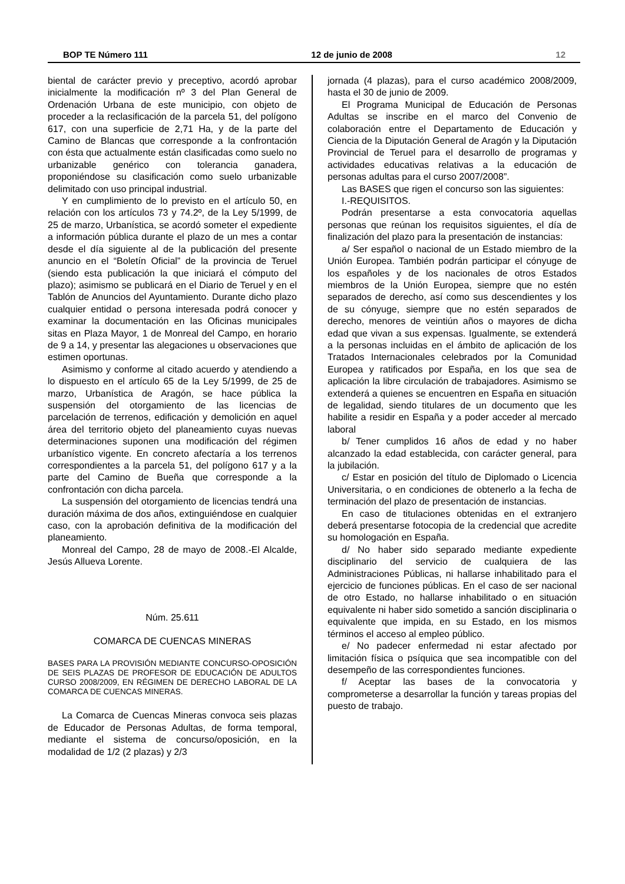BOP TE Número 111 12 de junio de 2008 12
biental de carácter previo y preceptivo, acordó aprobar inicialmente la modificación nº 3 del Plan General de Ordenación Urbana de este municipio, con objeto de proceder a la reclasificación de la parcela 51, del polígono 617, con una superficie de 2,71 Ha, y de la parte del Camino de Blancas que corresponde a la confrontación con ésta que actualmente están clasificadas como suelo no urbanizable genérico con tolerancia ganadera, proponiéndose su clasificación como suelo urbanizable delimitado con uso principal industrial.
Y en cumplimiento de lo previsto en el artículo 50, en relación con los artículos 73 y 74.2º, de la Ley 5/1999, de 25 de marzo, Urbanística, se acordó someter el expediente a información pública durante el plazo de un mes a contar desde el día siguiente al de la publicación del presente anuncio en el “Boletín Oficial” de la provincia de Teruel (siendo esta publicación la que iniciará el cómputo del plazo); asimismo se publicará en el Diario de Teruel y en el Tablón de Anuncios del Ayuntamiento. Durante dicho plazo cualquier entidad o persona interesada podrá conocer y examinar la documentación en las Oficinas municipales sitas en Plaza Mayor, 1 de Monreal del Campo, en horario de 9 a 14, y presentar las alegaciones u observaciones que estimen oportunas.
Asimismo y conforme al citado acuerdo y atendiendo a lo dispuesto en el artículo 65 de la Ley 5/1999, de 25 de marzo, Urbanística de Aragón, se hace pública la suspensión del otorgamiento de las licencias de parcelación de terrenos, edificación y demolición en aquel área del territorio objeto del planeamiento cuyas nuevas determinaciones suponen una modificación del régimen urbanístico vigente. En concreto afectaría a los terrenos correspondientes a la parcela 51, del polígono 617 y a la parte del Camino de Bueña que corresponde a la confrontación con dicha parcela.
La suspensión del otorgamiento de licencias tendrá una duración máxima de dos años, extinguiéndose en cualquier caso, con la aprobación definitiva de la modificación del planeamiento.
Monreal del Campo, 28 de mayo de 2008.-El Alcalde, Jesús Allueva Lorente.
Núm. 25.611
COMARCA DE CUENCAS MINERAS
BASES PARA LA PROVISIÓN MEDIANTE CONCURSO-OPOSICIÓN DE SEIS PLAZAS DE PROFESOR DE EDUCACIÓN DE ADULTOS CURSO 2008/2009, EN RÉGIMEN DE DERECHO LABORAL DE LA COMARCA DE CUENCAS MINERAS.
La Comarca de Cuencas Mineras convoca seis plazas de Educador de Personas Adultas, de forma temporal, mediante el sistema de concurso/oposición, en la modalidad de 1/2 (2 plazas) y 2/3
jornada (4 plazas), para el curso académico 2008/2009, hasta el 30 de junio de 2009.
El Programa Municipal de Educación de Personas Adultas se inscribe en el marco del Convenio de colaboración entre el Departamento de Educación y Ciencia de la Diputación General de Aragón y la Diputación Provincial de Teruel para el desarrollo de programas y actividades educativas relativas a la educación de personas adultas para el curso 2007/2008”.
Las BASES que rigen el concurso son las siguientes:
I.-REQUISITOS.
Podrán presentarse a esta convocatoria aquellas personas que reúnan los requisitos siguientes, el día de finalización del plazo para la presentación de instancias:
a/ Ser español o nacional de un Estado miembro de la Unión Europea. También podrán participar el cónyuge de los españoles y de los nacionales de otros Estados miembros de la Unión Europea, siempre que no estén separados de derecho, así como sus descendientes y los de su cónyuge, siempre que no estén separados de derecho, menores de veintiún años o mayores de dicha edad que vivan a sus expensas. Igualmente, se extenderá a la personas incluidas en el ámbito de aplicación de los Tratados Internacionales celebrados por la Comunidad Europea y ratificados por España, en los que sea de aplicación la libre circulación de trabajadores. Asimismo se extenderá a quienes se encuentren en España en situación de legalidad, siendo titulares de un documento que les habilite a residir en España y a poder acceder al mercado laboral
b/ Tener cumplidos 16 años de edad y no haber alcanzado la edad establecida, con carácter general, para la jubilación.
c/ Estar en posición del título de Diplomado o Licencia Universitaria, o en condiciones de obtenerlo a la fecha de terminación del plazo de presentación de instancias.
En caso de titulaciones obtenidas en el extranjero deberá presentarse fotocopia de la credencial que acredite su homologación en España.
d/ No haber sido separado mediante expediente disciplinario del servicio de cualquiera de las Administraciones Públicas, ni hallarse inhabilitado para el ejercicio de funciones públicas. En el caso de ser nacional de otro Estado, no hallarse inhabilitado o en situación equivalente ni haber sido sometido a sanción disciplinaria o equivalente que impida, en su Estado, en los mismos términos el acceso al empleo público.
e/ No padecer enfermedad ni estar afectado por limitación física o psíquica que sea incompatible con del desempeño de las correspondientes funciones.
f/ Aceptar las bases de la convocatoria y comprometerse a desarrollar la función y tareas propias del puesto de trabajo.